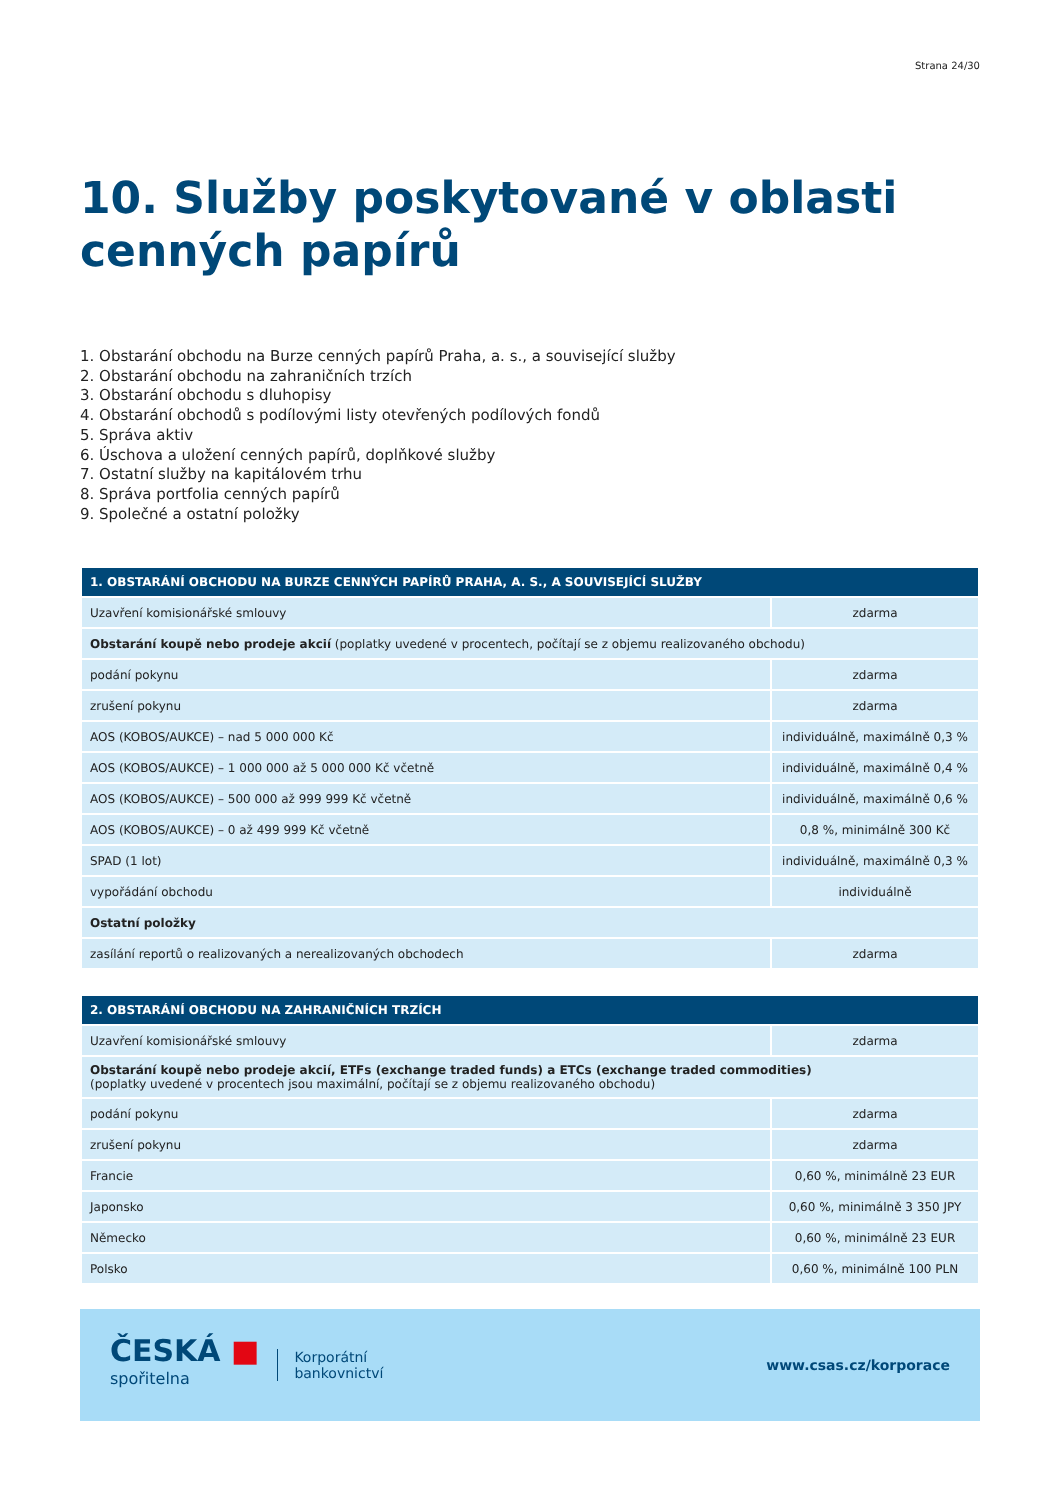Strana 24/30
10. Služby poskytované v oblasti cenných papírů
1. Obstarání obchodu na Burze cenných papírů Praha, a. s., a související služby
2. Obstarání obchodu na zahraničních trzích
3. Obstarání obchodu s dluhopisy
4. Obstarání obchodů s podílovými listy otevřených podílových fondů
5. Správa aktiv
6. Úschova a uložení cenných papírů, doplňkové služby
7. Ostatní služby na kapitálovém trhu
8. Správa portfolia cenných papírů
9. Společné a ostatní položky
| 1. OBSTARÁNÍ OBCHODU NA BURZE CENNÝCH PAPÍRŮ PRAHA, A. S., A SOUVISEJÍCÍ SLUŽBY | |
| --- | --- |
| Uzavření komisionářské smlouvy | zdarma |
| Obstarání koupě nebo prodeje akcií (poplatky uvedené v procentech, počítají se z objemu realizovaného obchodu) | |
| podání pokynu | zdarma |
| zrušení pokynu | zdarma |
| AOS (KOBOS/AUKCE) – nad 5 000 000 Kč | individuálně, maximálně 0,3 % |
| AOS (KOBOS/AUKCE) – 1 000 000 až 5 000 000 Kč včetně | individuálně, maximálně 0,4 % |
| AOS (KOBOS/AUKCE) – 500 000 až 999 999 Kč včetně | individuálně, maximálně 0,6 % |
| AOS (KOBOS/AUKCE) – 0 až 499 999 Kč včetně | 0,8 %, minimálně 300 Kč |
| SPAD (1 lot) | individuálně, maximálně 0,3 % |
| vypořádání obchodu | individuálně |
| Ostatní položky | |
| zasílání reportů o realizovaných a nerealizovaných obchodech | zdarma |
| 2. OBSTARÁNÍ OBCHODU NA ZAHRANIČNÍCH TRZÍCH | |
| --- | --- |
| Uzavření komisionářské smlouvy | zdarma |
| Obstarání koupě nebo prodeje akcií, ETFs (exchange traded funds) a ETCs (exchange traded commodities) (poplatky uvedené v procentech jsou maximální, počítají se z objemu realizovaného obchodu) | |
| podání pokynu | zdarma |
| zrušení pokynu | zdarma |
| Francie | 0,60 %, minimálně 23 EUR |
| Japonsko | 0,60 %, minimálně 3 350 JPY |
| Německo | 0,60 %, minimálně 23 EUR |
| Polsko | 0,60 %, minimálně 100 PLN |
ČESKÁ ■
spořitelna
Korporátní
bankovnictví
www.csas.cz/korporace